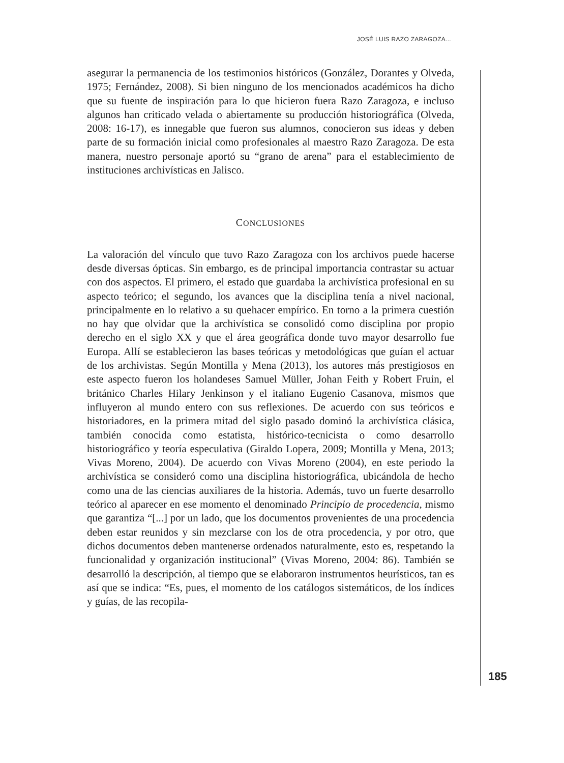JOSÉ LUIS RAZO ZARAGOZA...
asegurar la permanencia de los testimonios históricos (González, Dorantes y Olveda, 1975; Fernández, 2008). Si bien ninguno de los mencionados académicos ha dicho que su fuente de inspiración para lo que hicieron fuera Razo Zaragoza, e incluso algunos han criticado velada o abiertamente su producción historiográfica (Olveda, 2008: 16-17), es innegable que fueron sus alumnos, conocieron sus ideas y deben parte de su formación inicial como profesionales al maestro Razo Zaragoza. De esta manera, nuestro personaje aportó su “grano de arena” para el establecimiento de instituciones archivísticas en Jalisco.
CONCLUSIONES
La valoración del vínculo que tuvo Razo Zaragoza con los archivos puede hacerse desde diversas ópticas. Sin embargo, es de principal importancia contrastar su actuar con dos aspectos. El primero, el estado que guardaba la archivística profesional en su aspecto teórico; el segundo, los avances que la disciplina tenía a nivel nacional, principalmente en lo relativo a su quehacer empírico. En torno a la primera cuestión no hay que olvidar que la archivística se consolidó como disciplina por propio derecho en el siglo XX y que el área geográfica donde tuvo mayor desarrollo fue Europa. Allí se establecieron las bases teóricas y metodológicas que guían el actuar de los archivistas. Según Montilla y Mena (2013), los autores más prestigiosos en este aspecto fueron los holandeses Samuel Müller, Johan Feith y Robert Fruin, el británico Charles Hilary Jenkinson y el italiano Eugenio Casanova, mismos que influyeron al mundo entero con sus reflexiones. De acuerdo con sus teóricos e historiadores, en la primera mitad del siglo pasado dominó la archivística clásica, también conocida como estatista, histórico-tecnicista o como desarrollo historiográfico y teoría especulativa (Giraldo Lopera, 2009; Montilla y Mena, 2013; Vivas Moreno, 2004). De acuerdo con Vivas Moreno (2004), en este periodo la archivística se consideró como una disciplina historiográfica, ubicándola de hecho como una de las ciencias auxiliares de la historia. Además, tuvo un fuerte desarrollo teórico al aparecer en ese momento el denominado Principio de procedencia, mismo que garantiza “[...] por un lado, que los documentos provenientes de una procedencia deben estar reunidos y sin mezclarse con los de otra procedencia, y por otro, que dichos documentos deben mantenerse ordenados naturalmente, esto es, respetando la funcionalidad y organización institucional” (Vivas Moreno, 2004: 86). También se desarrolló la descripción, al tiempo que se elaboraron instrumentos heurísticos, tan es así que se indica: “Es, pues, el momento de los catálogos sistemáticos, de los índices y guías, de las recopila-
185